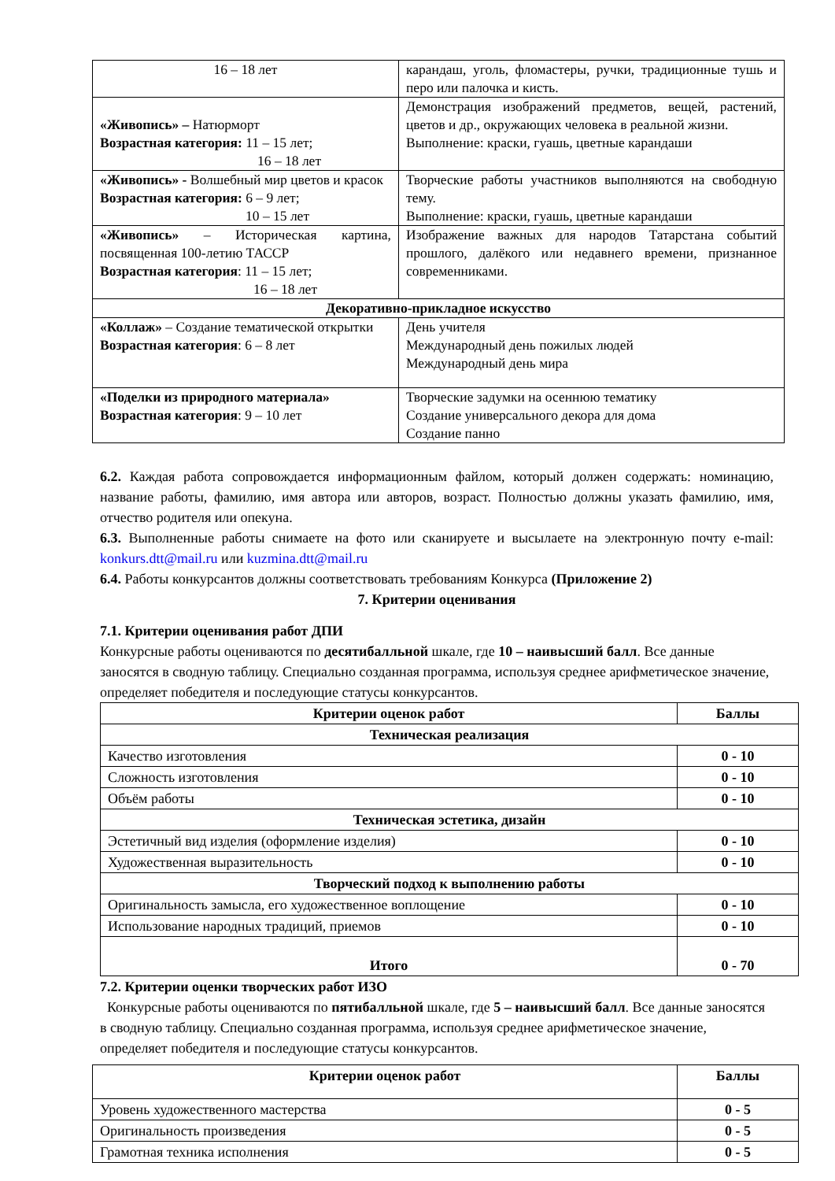| 16 – 18 лет | карандаш, уголь, фломастеры, ручки, традиционные тушь и перо или палочка и кисть. |
| «Живопись» – Натюрморт Возрастная категория: 11 – 15 лет; 16 – 18 лет | Демонстрация изображений предметов, вещей, растений, цветов и др., окружающих человека в реальной жизни. Выполнение: краски, гуашь, цветные карандаши |
| «Живопись» - Волшебный мир цветов и красок Возрастная категория: 6 – 9 лет; 10 – 15 лет | Творческие работы участников выполняются на свободную тему. Выполнение: краски, гуашь, цветные карандаши |
| «Живопись» – Историческая картина, посвященная 100-летию ТАССР Возрастная категория : 11 – 15 лет; 16 – 18 лет | Изображение важных для народов Татарстана событий прошлого, далёкого или недавнего времени, признанное современниками. |
| Декоративно-прикладное искусство | |
| «Коллаж» – Создание тематической открытки Возрастная категория : 6 – 8 лет | День учителя Международный день пожилых людей Международный день мира |
| «Поделки из природного материала» Возрастная категория : 9 – 10 лет | Творческие задумки на осеннюю тематику Создание универсального декора для дома Создание панно |
6.2. Каждая работа сопровождается информационным файлом, который должен содержать: номинацию, название работы, фамилию, имя автора или авторов, возраст. Полностью должны указать фамилию, имя, отчество родителя или опекуна.
6.3. Выполненные работы снимаете на фото или сканируете и высылаете на электронную почту e-mail: konkurs.dtt@mail.ru или kuzmina.dtt@mail.ru
6.4. Работы конкурсантов должны соответствовать требованиям Конкурса (Приложение 2)
7. Критерии оценивания
7.1. Критерии оценивания работ ДПИ
Конкурсные работы оцениваются по десятибалльной шкале, где 10 – наивысший балл. Все данные заносятся в сводную таблицу. Специально созданная программа, используя среднее арифметическое значение, определяет победителя и последующие статусы конкурсантов.
| Критерии оценок работ | Баллы |
| --- | --- |
| Техническая реализация | |
| Качество изготовления | 0 - 10 |
| Сложность изготовления | 0 - 10 |
| Объём работы | 0 - 10 |
| Техническая эстетика, дизайн | |
| Эстетичный вид изделия (оформление изделия) | 0 - 10 |
| Художественная выразительность | 0 - 10 |
| Творческий подход к выполнению работы | |
| Оригинальность замысла, его художественное воплощение | 0 - 10 |
| Использование народных традиций, приемов | 0 - 10 |
| Итого | 0 - 70 |
7.2. Критерии оценки творческих работ ИЗО
Конкурсные работы оцениваются по пятибалльной шкале, где 5 – наивысший балл. Все данные заносятся в сводную таблицу. Специально созданная программа, используя среднее арифметическое значение, определяет победителя и последующие статусы конкурсантов.
| Критерии оценок работ | Баллы |
| --- | --- |
| Уровень художественного мастерства | 0 - 5 |
| Оригинальность произведения | 0 - 5 |
| Грамотная техника исполнения | 0 - 5 |